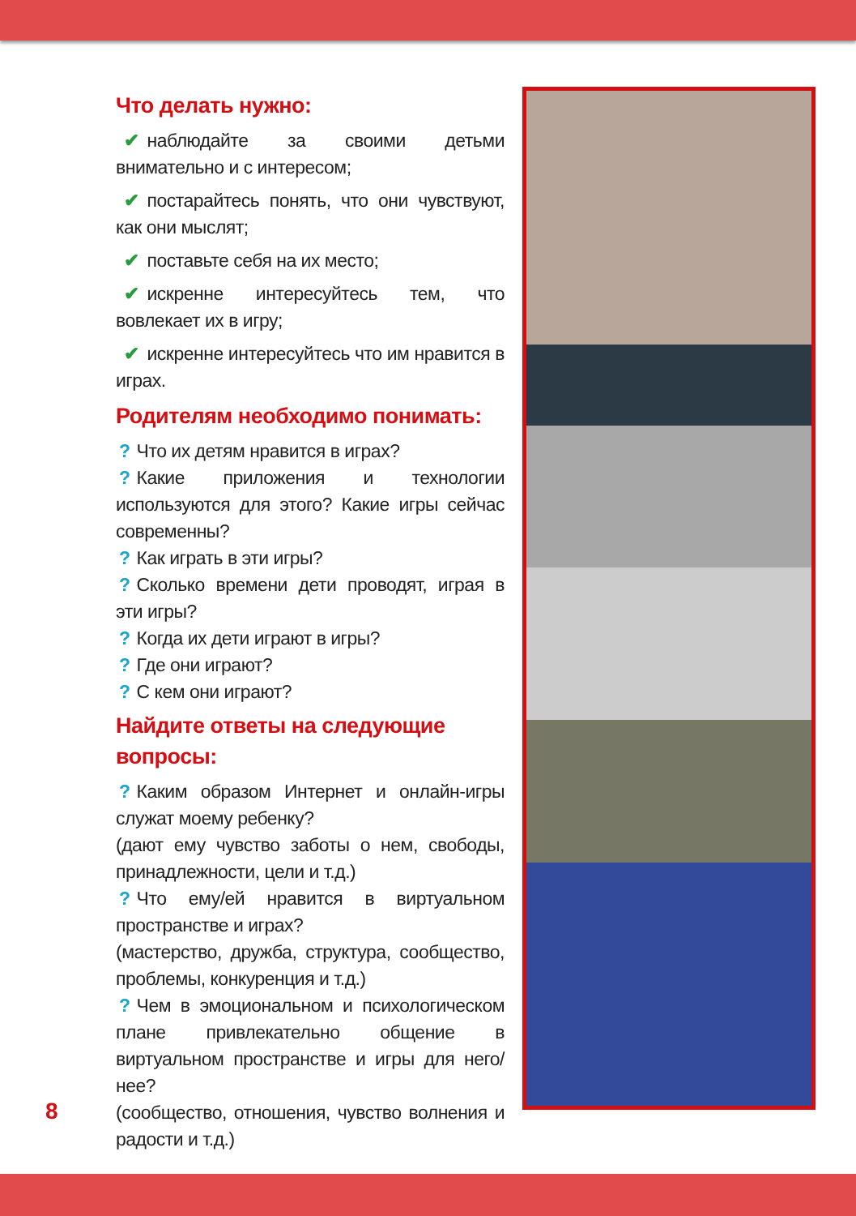Что делать нужно:
✔ наблюдайте за своими детьми внимательно и с интересом;
✔ постарайтесь понять, что они чувствуют, как они мыслят;
✔ поставьте себя на их место;
✔ искренне интересуйтесь тем, что вовлекает их в игру;
✔ искренне интересуйтесь что им нравится в играх.
Родителям необходимо понимать:
? Что их детям нравится в играх?
? Какие приложения и технологии используются для этого? Какие игры сейчас современны?
? Как играть в эти игры?
? Сколько времени дети проводят, играя в эти игры?
? Когда их дети играют в игры?
? Где они играют?
? С кем они играют?
Найдите ответы на следующие вопросы:
? Каким образом Интернет и онлайн-игры служат моему ребенку?
(дают ему чувство заботы о нем, свободы, принадлежности, цели и т.д.)
? Что ему/ей нравится в виртуальном пространстве и играх?
(мастерство, дружба, структура, сообщество, проблемы, конкуренция и т.д.)
? Чем в эмоциональном и психологическом плане привлекательно общение в виртуальном пространстве и игры для него/нее?
(сообщество, отношения, чувство волнения и радости и т.д.)
8